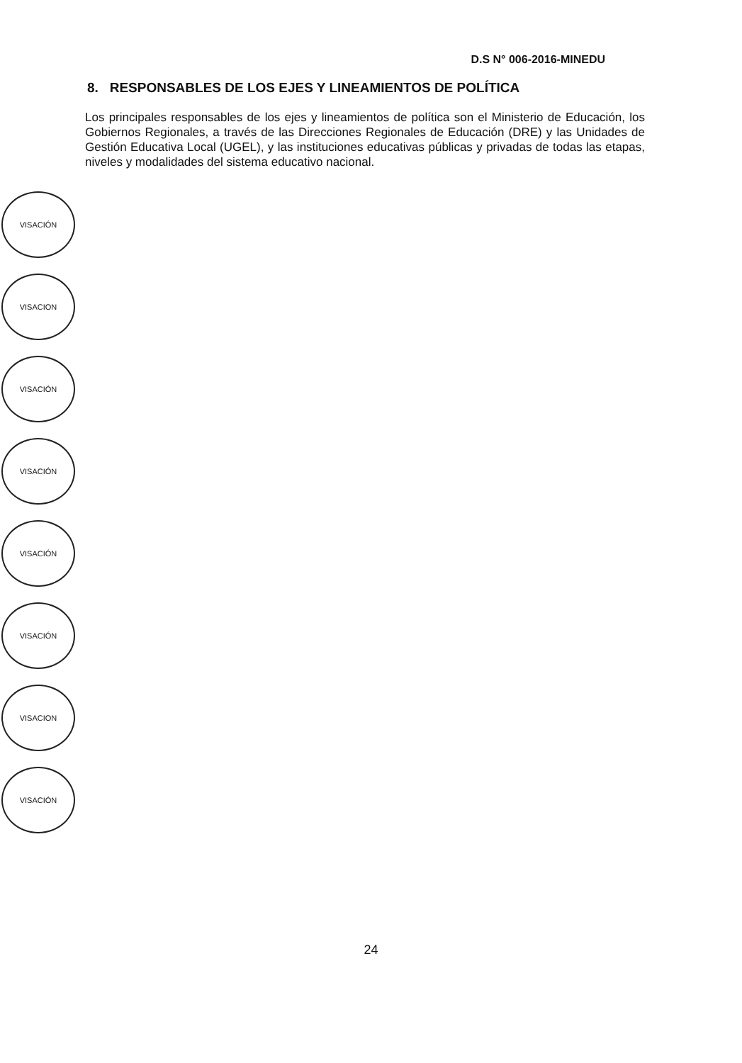D.S N° 006-2016-MINEDU
8. RESPONSABLES DE LOS EJES Y LINEAMIENTOS DE POLÍTICA
Los principales responsables de los ejes y lineamientos de política son el Ministerio de Educación, los Gobiernos Regionales, a través de las Direcciones Regionales de Educación (DRE) y las Unidades de Gestión Educativa Local (UGEL), y las instituciones educativas públicas y privadas de todas las etapas, niveles y modalidades del sistema educativo nacional.
VISACIÓN
VISACION
VISACIÓN
VISACIÓN
VISACIÓN
VISACIÓN
VISACION
VISACIÓN
24